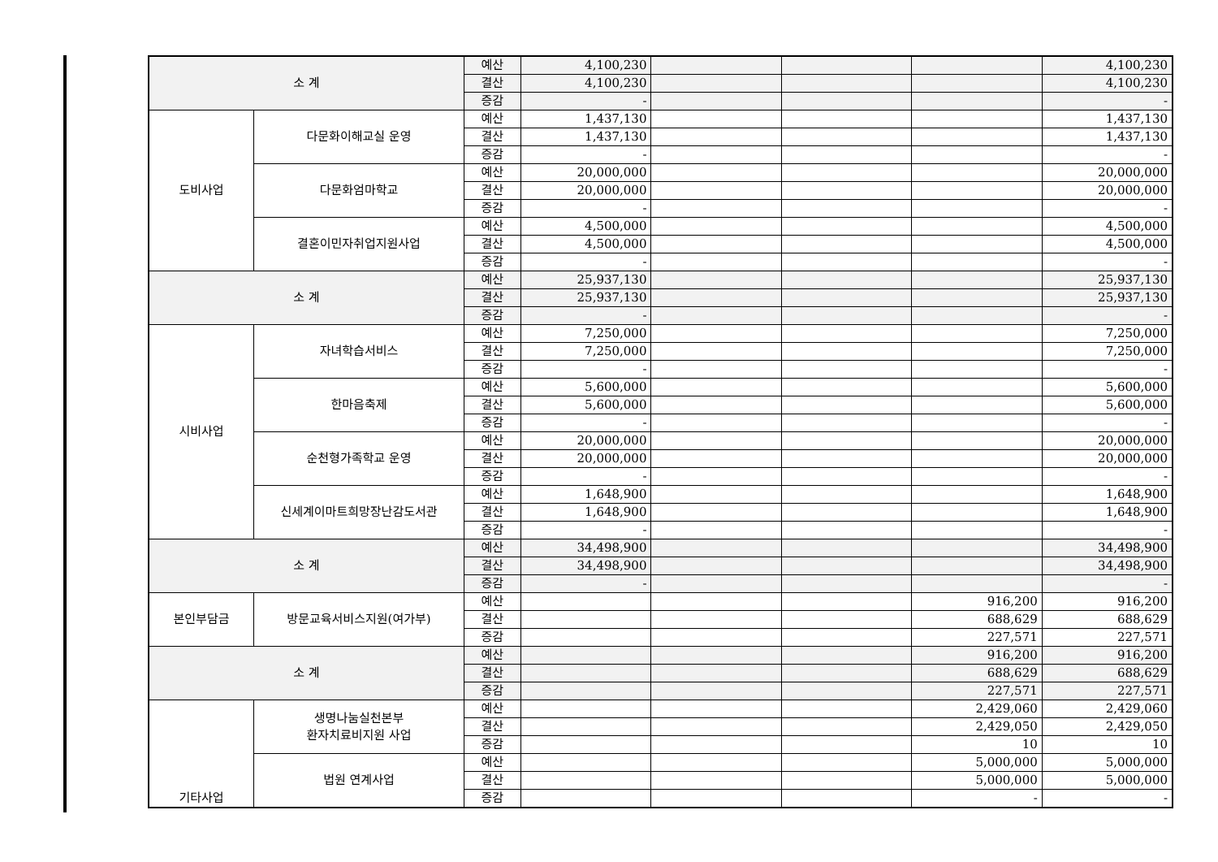| 소 계 | | 예산 | 4,100,230 | | | | 4,100,230 |
| | | 결산 | 4,100,230 | | | | 4,100,230 |
| | | 증감 | - | | | | - |
| 도비사업 | 다문화이해교실 운영 | 예산 | 1,437,130 | | | | 1,437,130 |
| | | 결산 | 1,437,130 | | | | 1,437,130 |
| | | 증감 | - | | | | - |
| | 다문화엄마학교 | 예산 | 20,000,000 | | | | 20,000,000 |
| | | 결산 | 20,000,000 | | | | 20,000,000 |
| | | 증감 | - | | | | - |
| | 결혼이민자취업지원사업 | 예산 | 4,500,000 | | | | 4,500,000 |
| | | 결산 | 4,500,000 | | | | 4,500,000 |
| | | 증감 | - | | | | - |
| 소 계 | | 예산 | 25,937,130 | | | | 25,937,130 |
| | | 결산 | 25,937,130 | | | | 25,937,130 |
| | | 증감 | - | | | | - |
| 시비사업 | 자녀학습서비스 | 예산 | 7,250,000 | | | | 7,250,000 |
| | | 결산 | 7,250,000 | | | | 7,250,000 |
| | | 증감 | - | | | | - |
| | 한마음축제 | 예산 | 5,600,000 | | | | 5,600,000 |
| | | 결산 | 5,600,000 | | | | 5,600,000 |
| | | 증감 | - | | | | - |
| | 순천형가족학교 운영 | 예산 | 20,000,000 | | | | 20,000,000 |
| | | 결산 | 20,000,000 | | | | 20,000,000 |
| | | 증감 | - | | | | - |
| | 신세계이마트희망장난감도서관 | 예산 | 1,648,900 | | | | 1,648,900 |
| | | 결산 | 1,648,900 | | | | 1,648,900 |
| | | 증감 | - | | | | - |
| 소 계 | | 예산 | 34,498,900 | | | | 34,498,900 |
| | | 결산 | 34,498,900 | | | | 34,498,900 |
| | | 증감 | - | | | | - |
| 본인부담금 | 방문교육서비스지원(여가부) | 예산 | | | | 916,200 | 916,200 |
| | | 결산 | | | | 688,629 | 688,629 |
| | | 증감 | | | | 227,571 | 227,571 |
| 소 계 | | 예산 | | | | 916,200 | 916,200 |
| | | 결산 | | | | 688,629 | 688,629 |
| | | 증감 | | | | 227,571 | 227,571 |
| 기타사업 | 생명나눔실천본부 환자치료비지원 사업 | 예산 | | | | 2,429,060 | 2,429,060 |
| | | 결산 | | | | 2,429,050 | 2,429,050 |
| | | 증감 | | | | 10 | 10 |
| | 법원 연계사업 | 예산 | | | | 5,000,000 | 5,000,000 |
| | | 결산 | | | | 5,000,000 | 5,000,000 |
| | | 증감 | | | | - | - |